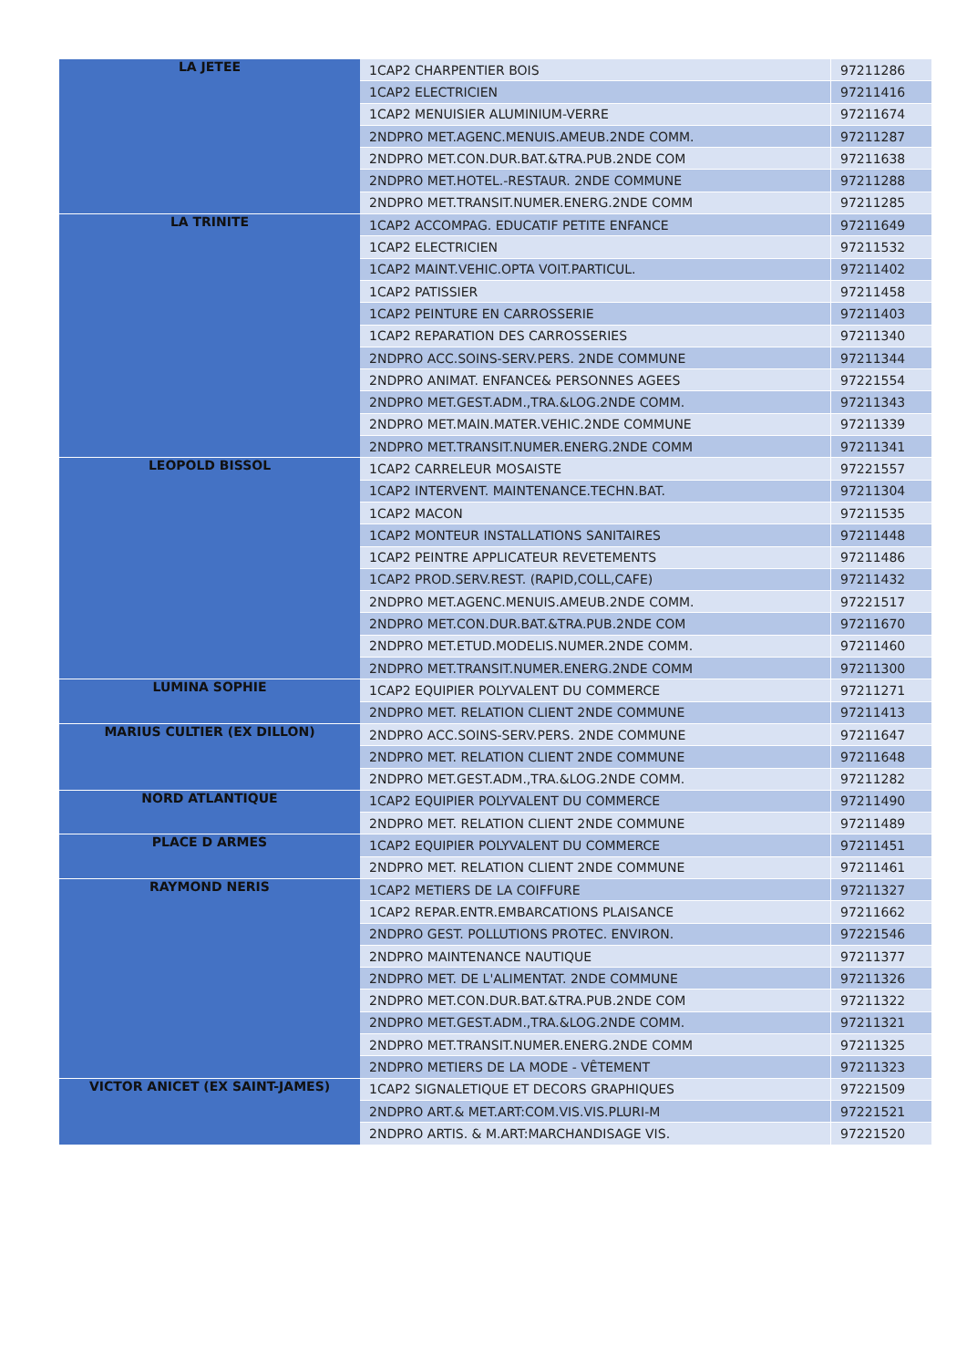| LA JETEE | 1CAP2 CHARPENTIER BOIS | 97211286 |
| | 1CAP2 ELECTRICIEN | 97211416 |
| | 1CAP2 MENUISIER ALUMINIUM-VERRE | 97211674 |
| | 2NDPRO MET.AGENC.MENUIS.AMEUB.2NDE COMM. | 97211287 |
| | 2NDPRO MET.CON.DUR.BAT.&TRA.PUB.2NDE COM | 97211638 |
| | 2NDPRO MET.HOTEL.-RESTAUR. 2NDE COMMUNE | 97211288 |
| | 2NDPRO MET.TRANSIT.NUMER.ENERG.2NDE COMM | 97211285 |
| LA TRINITE | 1CAP2 ACCOMPAG. EDUCATIF PETITE ENFANCE | 97211649 |
| | 1CAP2 ELECTRICIEN | 97211532 |
| | 1CAP2 MAINT.VEHIC.OPTA VOIT.PARTICUL. | 97211402 |
| | 1CAP2 PATISSIER | 97211458 |
| | 1CAP2 PEINTURE EN CARROSSERIE | 97211403 |
| | 1CAP2 REPARATION DES CARROSSERIES | 97211340 |
| | 2NDPRO ACC.SOINS-SERV.PERS. 2NDE COMMUNE | 97211344 |
| | 2NDPRO ANIMAT. ENFANCE& PERSONNES AGEES | 97221554 |
| | 2NDPRO MET.GEST.ADM.,TRA.&LOG.2NDE COMM. | 97211343 |
| | 2NDPRO MET.MAIN.MATER.VEHIC.2NDE COMMUNE | 97211339 |
| | 2NDPRO MET.TRANSIT.NUMER.ENERG.2NDE COMM | 97211341 |
| LEOPOLD BISSOL | 1CAP2 CARRELEUR MOSAISTE | 97221557 |
| | 1CAP2 INTERVENT. MAINTENANCE.TECHN.BAT. | 97211304 |
| | 1CAP2 MACON | 97211535 |
| | 1CAP2 MONTEUR INSTALLATIONS SANITAIRES | 97211448 |
| | 1CAP2 PEINTRE APPLICATEUR REVETEMENTS | 97211486 |
| | 1CAP2 PROD.SERV.REST. (RAPID,COLL,CAFE) | 97211432 |
| | 2NDPRO MET.AGENC.MENUIS.AMEUB.2NDE COMM. | 97221517 |
| | 2NDPRO MET.CON.DUR.BAT.&TRA.PUB.2NDE COM | 97211670 |
| | 2NDPRO MET.ETUD.MODELIS.NUMER.2NDE COMM. | 97211460 |
| | 2NDPRO MET.TRANSIT.NUMER.ENERG.2NDE COMM | 97211300 |
| LUMINA SOPHIE | 1CAP2 EQUIPIER POLYVALENT DU COMMERCE | 97211271 |
| | 2NDPRO MET. RELATION CLIENT 2NDE COMMUNE | 97211413 |
| MARIUS CULTIER (EX DILLON) | 2NDPRO ACC.SOINS-SERV.PERS. 2NDE COMMUNE | 97211647 |
| | 2NDPRO MET. RELATION CLIENT 2NDE COMMUNE | 97211648 |
| | 2NDPRO MET.GEST.ADM.,TRA.&LOG.2NDE COMM. | 97211282 |
| NORD ATLANTIQUE | 1CAP2 EQUIPIER POLYVALENT DU COMMERCE | 97211490 |
| | 2NDPRO MET. RELATION CLIENT 2NDE COMMUNE | 97211489 |
| PLACE D ARMES | 1CAP2 EQUIPIER POLYVALENT DU COMMERCE | 97211451 |
| | 2NDPRO MET. RELATION CLIENT 2NDE COMMUNE | 97211461 |
| RAYMOND NERIS | 1CAP2 METIERS DE LA COIFFURE | 97211327 |
| | 1CAP2 REPAR.ENTR.EMBARCATIONS PLAISANCE | 97211662 |
| | 2NDPRO GEST. POLLUTIONS PROTEC. ENVIRON. | 97221546 |
| | 2NDPRO MAINTENANCE NAUTIQUE | 97211377 |
| | 2NDPRO MET. DE L'ALIMENTAT. 2NDE COMMUNE | 97211326 |
| | 2NDPRO MET.CON.DUR.BAT.&TRA.PUB.2NDE COM | 97211322 |
| | 2NDPRO MET.GEST.ADM.,TRA.&LOG.2NDE COMM. | 97211321 |
| | 2NDPRO MET.TRANSIT.NUMER.ENERG.2NDE COMM | 97211325 |
| | 2NDPRO METIERS DE LA MODE - VÊTEMENT | 97211323 |
| VICTOR ANICET (EX SAINT-JAMES) | 1CAP2 SIGNALETIQUE ET DECORS GRAPHIQUES | 97221509 |
| | 2NDPRO ART.& MET.ART:COM.VIS.VIS.PLURI-M | 97221521 |
| | 2NDPRO ARTIS. & M.ART:MARCHANDISAGE VIS. | 97221520 |